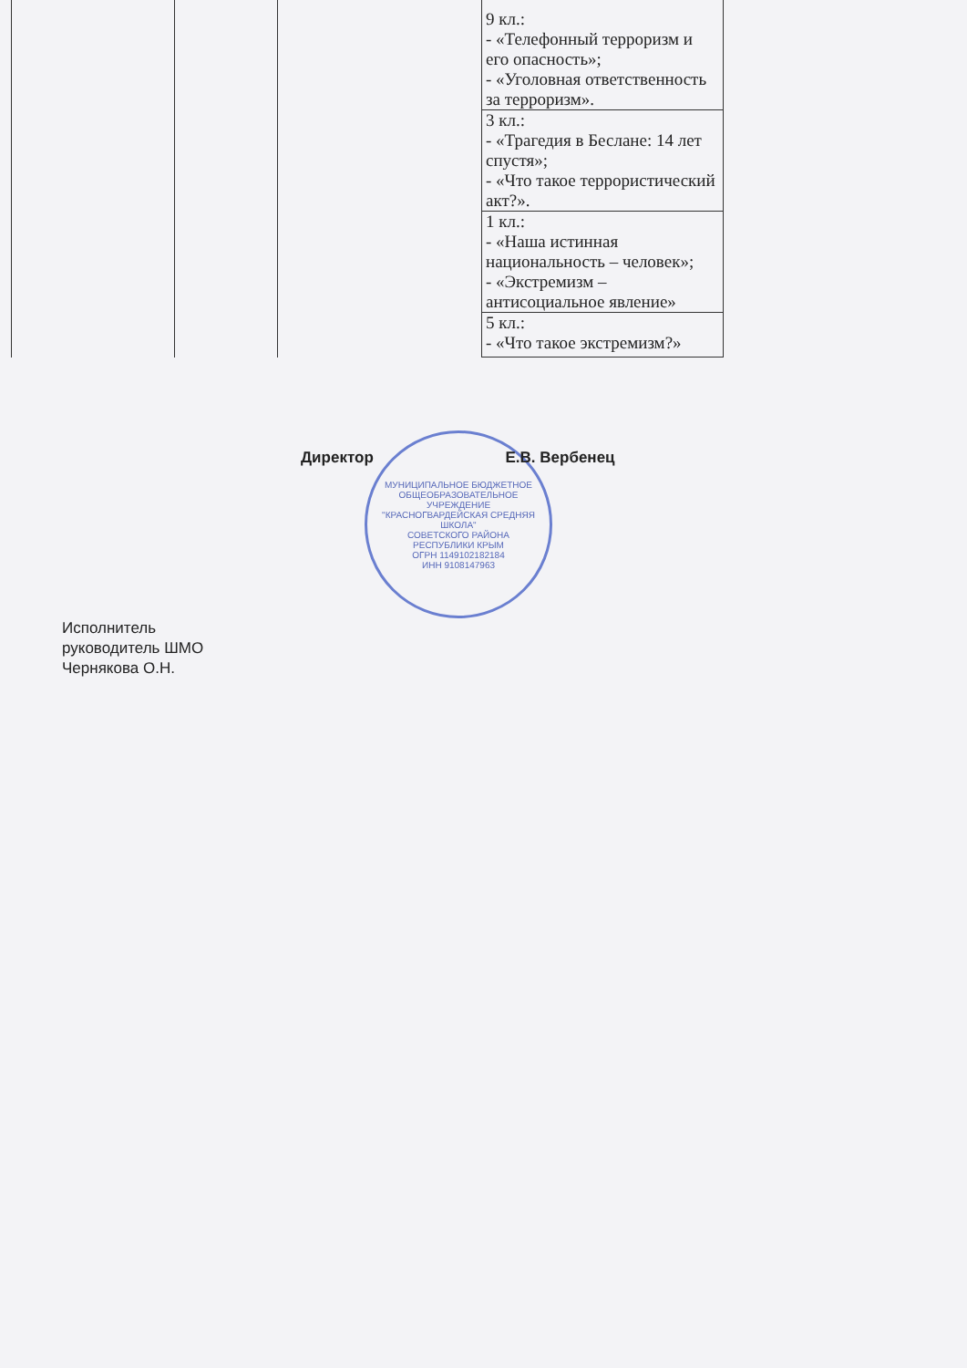| | | | 9 кл.: - «Телефонный терроризм и его опасность»; - «Уголовная ответственность за терроризм». | |
| | | | 3 кл.: - «Трагедия в Беслане: 14 лет спустя»; - «Что такое террористический акт?». | |
| | | | 1 кл.: - «Наша истинная национальность – человек»; - «Экстремизм – антисоциальное явление» | |
| | | | 5 кл.: - «Что такое экстремизм?» | |
Директор Е.В. Вербенец
МУНИЦИПАЛЬНОЕ БЮДЖЕТНОЕ ОБЩЕОБРАЗОВАТЕЛЬНОЕ УЧРЕЖДЕНИЕ
"КРАСНОГВАРДЕЙСКАЯ СРЕДНЯЯ ШКОЛА"
СОВЕТСКОГО РАЙОНА
РЕСПУБЛИКИ КРЫМ
ОГРН 1149102182184
ИНН 9108147963
Исполнитель
руководитель ШМО
Чернякова О.Н.